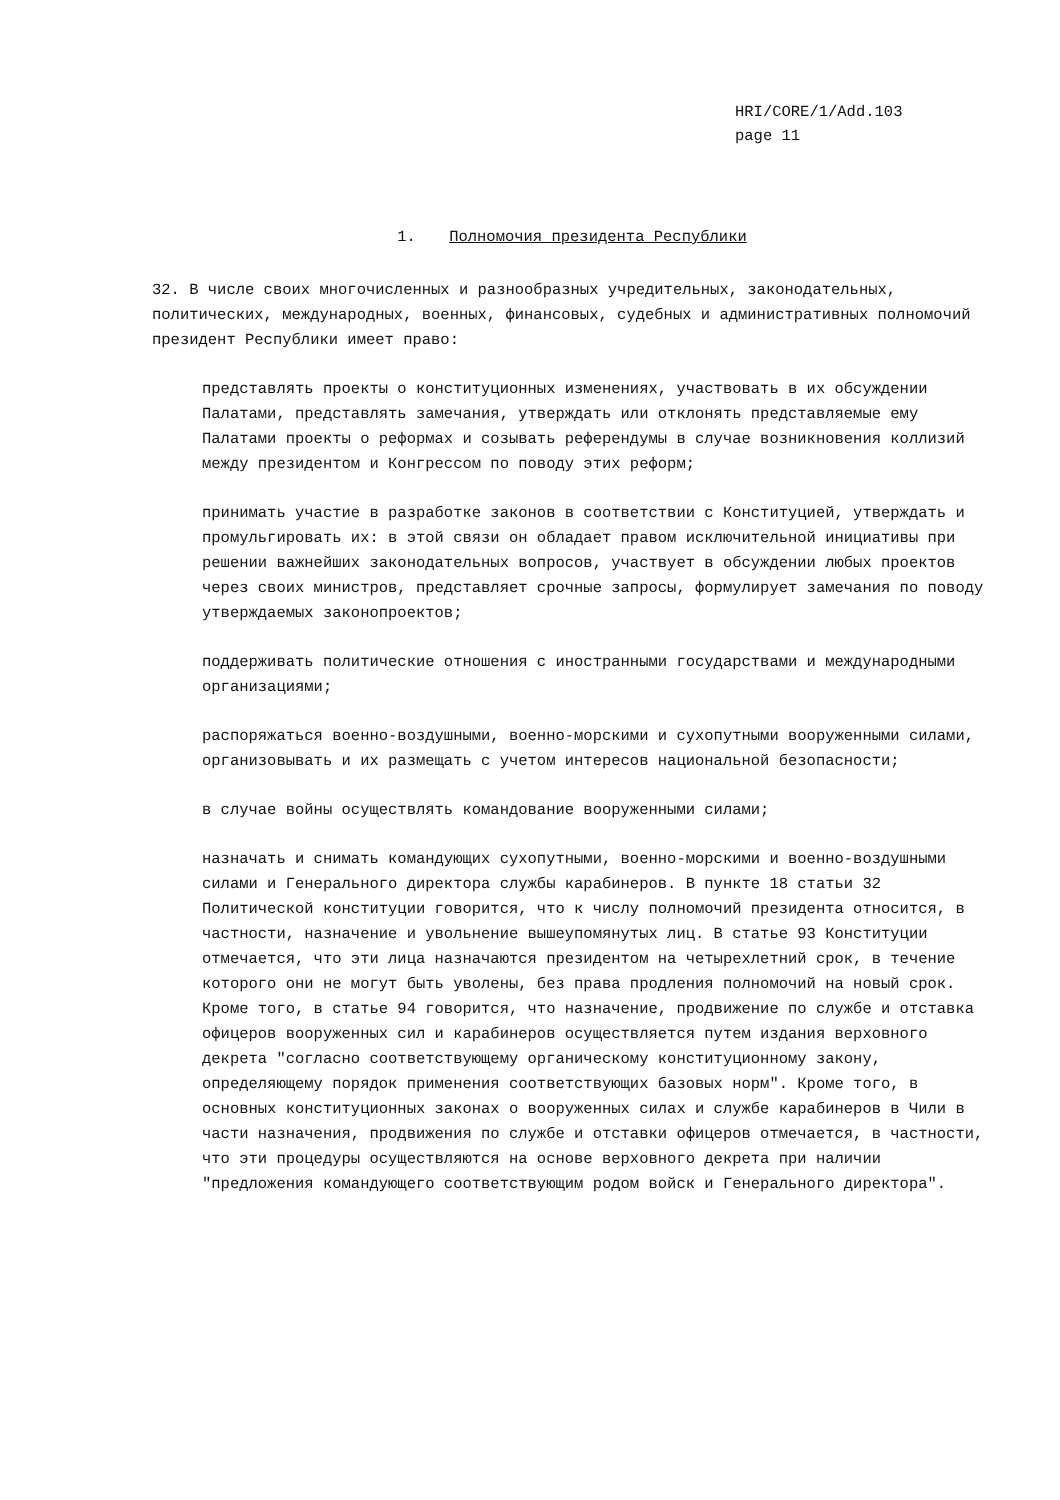HRI/CORE/1/Add.103
page 11
1. Полномочия президента Республики
32. В числе своих многочисленных и разнообразных учредительных, законодательных, политических, международных, военных, финансовых, судебных и административных полномочий президент Республики имеет право:
представлять проекты о конституционных изменениях, участвовать в их обсуждении Палатами, представлять замечания, утверждать или отклонять представляемые ему Палатами проекты о реформах и созывать референдумы в случае возникновения коллизий между президентом и Конгрессом по поводу этих реформ;
принимать участие в разработке законов в соответствии с Конституцией, утверждать и промульгировать их: в этой связи он обладает правом исключительной инициативы при решении важнейших законодательных вопросов, участвует в обсуждении любых проектов через своих министров, представляет срочные запросы, формулирует замечания по поводу утверждаемых законопроектов;
поддерживать политические отношения с иностранными государствами и международными организациями;
распоряжаться военно-воздушными, военно-морскими и сухопутными вооруженными силами, организовывать и их размещать с учетом интересов национальной безопасности;
в случае войны осуществлять командование вооруженными силами;
назначать и снимать командующих сухопутными, военно-морскими и военно-воздушными силами и Генерального директора службы карабинеров. В пункте 18 статьи 32 Политической конституции говорится, что к числу полномочий президента относится, в частности, назначение и увольнение вышеупомянутых лиц. В статье 93 Конституции отмечается, что эти лица назначаются президентом на четырехлетний срок, в течение которого они не могут быть уволены, без права продления полномочий на новый срок. Кроме того, в статье 94 говорится, что назначение, продвижение по службе и отставка офицеров вооруженных сил и карабинеров осуществляется путем издания верховного декрета "согласно соответствующему органическому конституционному закону, определяющему порядок применения соответствующих базовых норм". Кроме того, в основных конституционных законах о вооруженных силах и службе карабинеров в Чили в части назначения, продвижения по службе и отставки офицеров отмечается, в частности, что эти процедуры осуществляются на основе верховного декрета при наличии "предложения командующего соответствующим родом войск и Генерального директора".